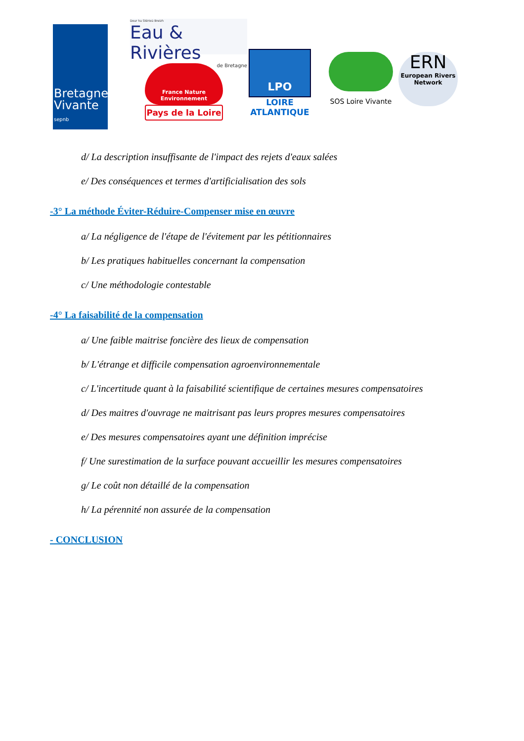Bretagne
Vivante sepnb
Dour ha Stêrioù Breizh
Eau & Rivières
de Bretagne
France Nature
Environnement
Pays de la Loire
LPO
LOIRE
ATLANTIQUE
SOS Loire Vivante
ERN
European Rivers
Network
d/ La description insuffisante de l'impact des rejets d'eaux salées
e/ Des conséquences et termes d'artificialisation des sols
-3° La méthode Éviter-Réduire-Compenser mise en œuvre
a/ La négligence de l'étape de l'évitement par les pétitionnaires
b/ Les pratiques habituelles concernant la compensation
c/ Une méthodologie contestable
-4° La faisabilité de la compensation
a/ Une faible maitrise foncière des lieux de compensation
b/ L'étrange et difficile compensation agroenvironnementale
c/ L'incertitude quant à la faisabilité scientifique de certaines mesures compensatoires
d/ Des maitres d'ouvrage ne maitrisant pas leurs propres mesures compensatoires
e/ Des mesures compensatoires ayant une définition imprécise
f/ Une surestimation de la surface pouvant accueillir les mesures compensatoires
g/ Le coût non détaillé de la compensation
h/ La pérennité non assurée de la compensation
- CONCLUSION